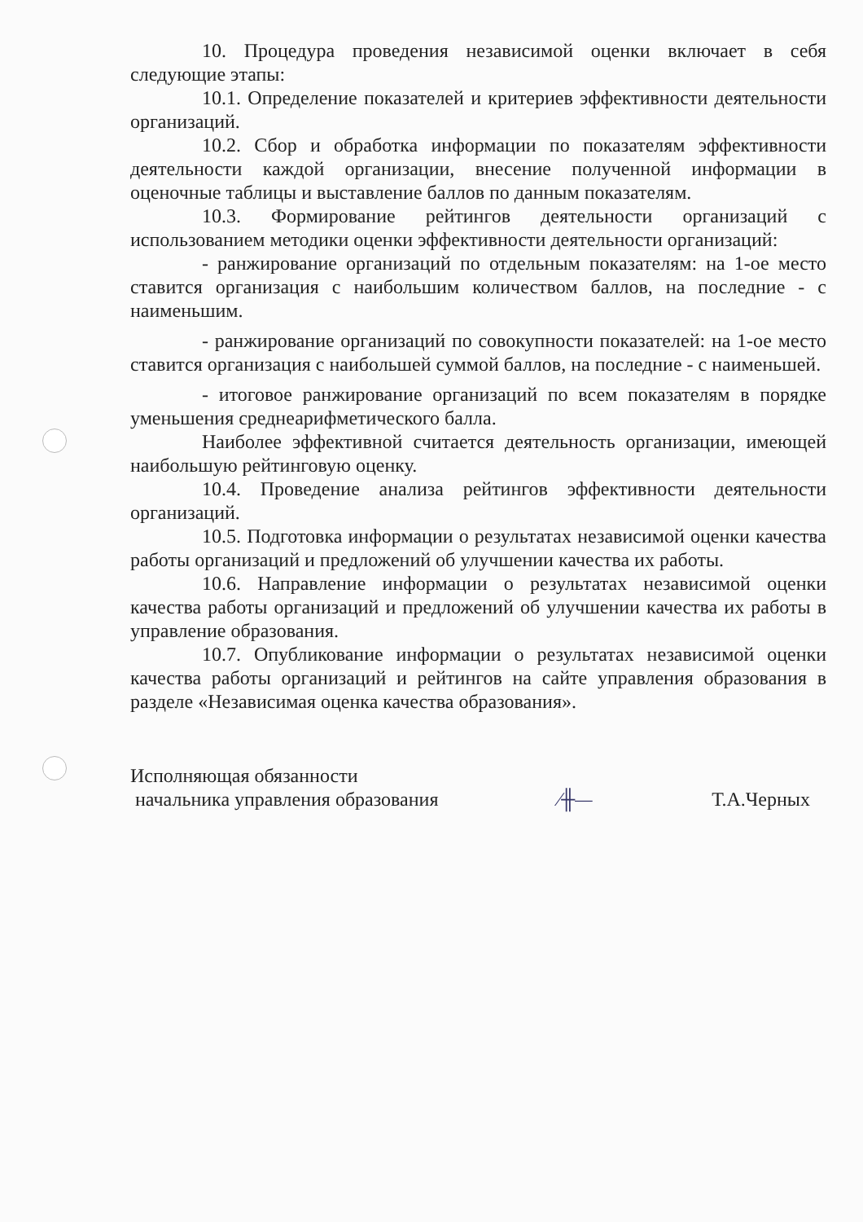10. Процедура проведения независимой оценки включает в себя следующие этапы:
10.1. Определение показателей и критериев эффективности деятельности организаций.
10.2. Сбор и обработка информации по показателям эффективности деятельности каждой организации, внесение полученной информации в оценочные таблицы и выставление баллов по данным показателям.
10.3. Формирование рейтингов деятельности организаций с использованием методики оценки эффективности деятельности организаций:
- ранжирование организаций по отдельным показателям: на 1-ое место ставится организация с наибольшим количеством баллов, на последние - с наименьшим.
- ранжирование организаций по совокупности показателей: на 1-ое место ставится организация с наибольшей суммой баллов, на последние - с наименьшей.
- итоговое ранжирование организаций по всем показателям в порядке уменьшения среднеарифметического балла.
Наиболее эффективной считается деятельность организации, имеющей наибольшую рейтинговую оценку.
10.4. Проведение анализа рейтингов эффективности деятельности организаций.
10.5. Подготовка информации о результатах независимой оценки качества работы организаций и предложений об улучшении качества их работы.
10.6. Направление информации о результатах независимой оценки качества работы организаций и предложений об улучшении качества их работы в управление образования.
10.7. Опубликование информации о результатах независимой оценки качества работы организаций и рейтингов на сайте управления образования в разделе «Независимая оценка качества образования».
Исполняющая обязанности
начальника управления образования
∕╫—
Т.А.Черных